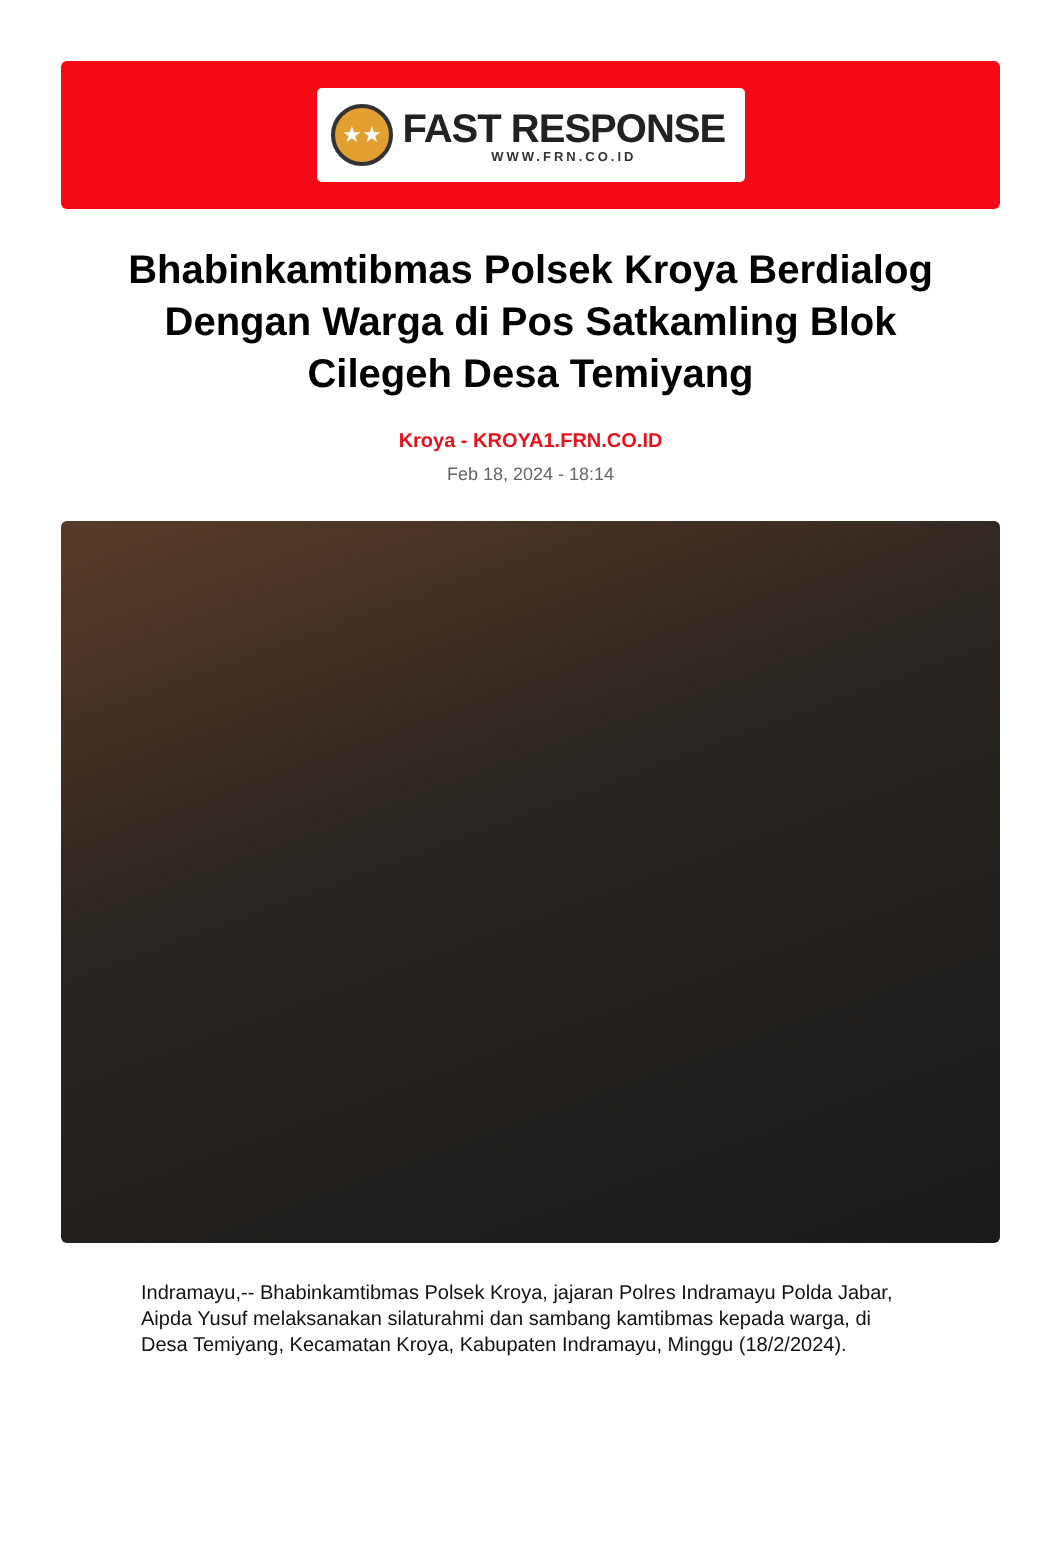★★
FAST RESPONSE
WWW.FRN.CO.ID
Bhabinkamtibmas Polsek Kroya Berdialog Dengan Warga di Pos Satkamling Blok Cilegeh Desa Temiyang
Kroya - KROYA1.FRN.CO.ID
Feb 18, 2024 - 18:14
Indramayu,-- Bhabinkamtibmas Polsek Kroya, jajaran Polres Indramayu Polda Jabar, Aipda Yusuf melaksanakan silaturahmi dan sambang kamtibmas kepada warga, di Desa Temiyang, Kecamatan Kroya, Kabupaten Indramayu, Minggu (18/2/2024).